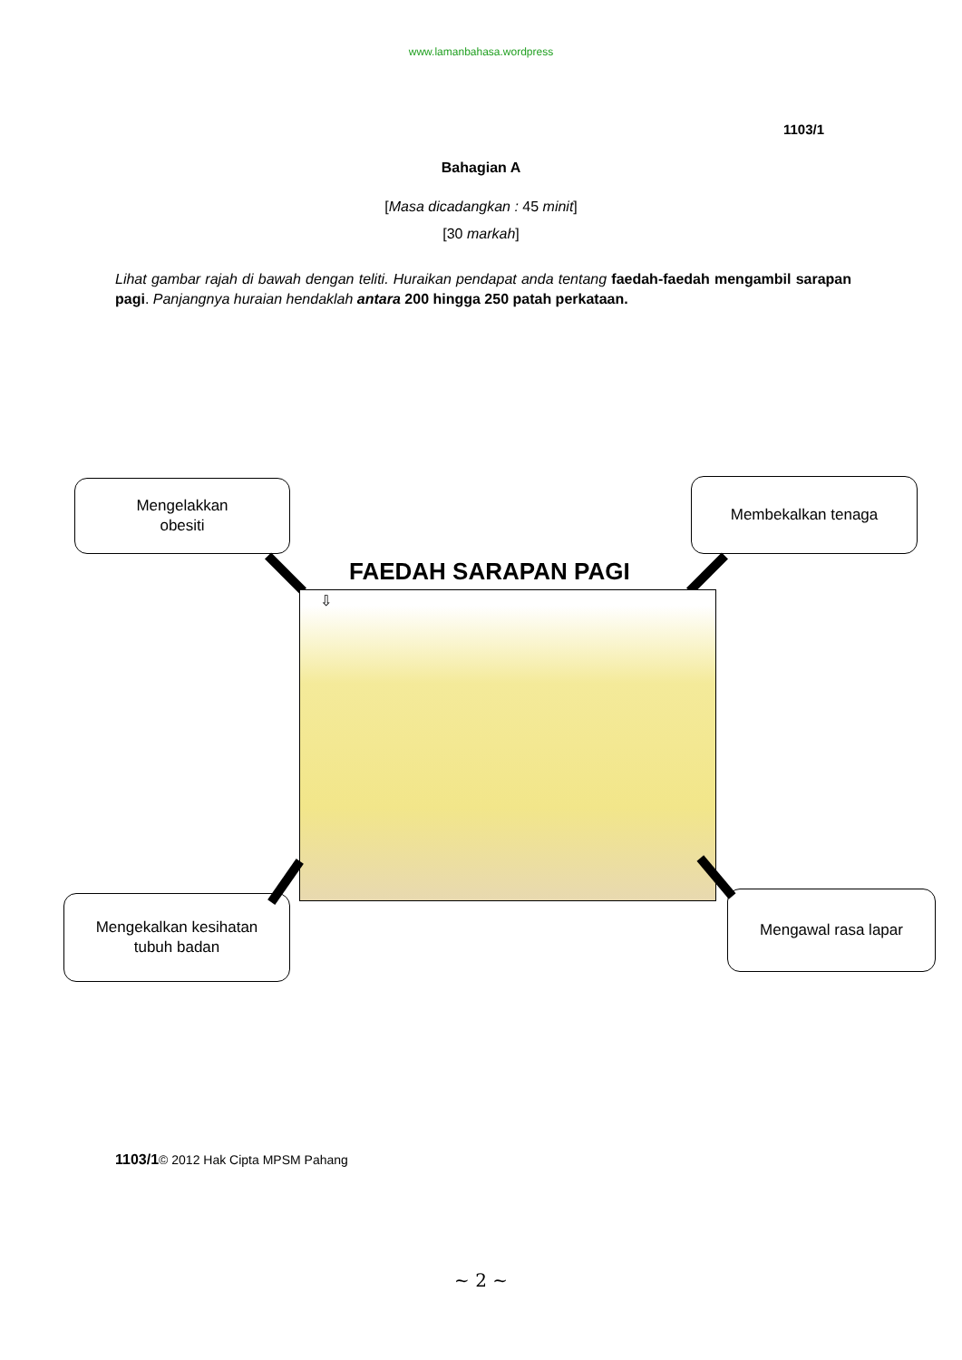www.lamanbahasa.wordpress
1103/1
Bahagian A
[Masa dicadangkan : 45 minit]
[30 markah]
Lihat gambar rajah di bawah dengan teliti. Huraikan pendapat anda tentang faedah-faedah mengambil sarapan pagi. Panjangnya huraian hendaklah antara 200 hingga 250 patah perkataan.
Mengelakkan
obesiti
Membekalkan tenaga
FAEDAH SARAPAN PAGI
⇩
Mengekalkan kesihatan
tubuh badan
Mengawal rasa lapar
1103/1© 2012 Hak Cipta MPSM Pahang
~ 2 ~